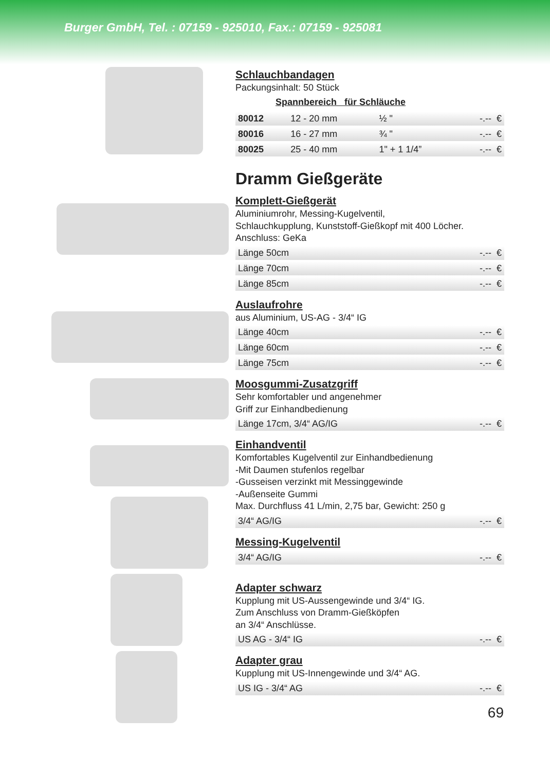Burger GmbH, Tel. : 07159 - 925010, Fax.: 07159 - 925081
Schlauchbandagen
Packungsinhalt: 50 Stück
Spannbereich für Schläuche
| 80012 | 12 - 20 mm | ½ " | -.-- € |
| 80016 | 16 - 27 mm | ¾ " | -.-- € |
| 80025 | 25 - 40 mm | 1" + 1 1/4” | -.-- € |
Dramm Gießgeräte
Komplett-Gießgerät
Aluminiumrohr, Messing-Kugelventil,
Schlauchkupplung, Kunststoff-Gießkopf mit 400 Löcher.
Anschluss: GeKa
| Länge 50cm | -.-- € |
| Länge 70cm | -.-- € |
| Länge 85cm | -.-- € |
Auslaufrohre
aus Aluminium, US-AG - 3/4“ IG
| Länge 40cm | -.-- € |
| Länge 60cm | -.-- € |
| Länge 75cm | -.-- € |
Moosgummi-Zusatzgriff
Sehr komfortabler und angenehmer
Griff zur Einhandbedienung
| Länge 17cm, 3/4“ AG/IG | -.-- € |
Einhandventil
Komfortables Kugelventil zur Einhandbedienung
-Mit Daumen stufenlos regelbar
-Gusseisen verzinkt mit Messinggewinde
-Außenseite Gummi
Max. Durchfluss 41 L/min, 2,75 bar, Gewicht: 250 g
| 3/4“ AG/IG | -.-- € |
Messing-Kugelventil
| 3/4“ AG/IG | -.-- € |
Adapter schwarz
Kupplung mit US-Aussengewinde und 3/4“ IG.
Zum Anschluss von Dramm-Gießköpfen
an 3/4“ Anschlüsse.
| US AG - 3/4“ IG | -.-- € |
Adapter grau
Kupplung mit US-Innengewinde und 3/4“ AG.
| US IG - 3/4“ AG | -.-- € |
69